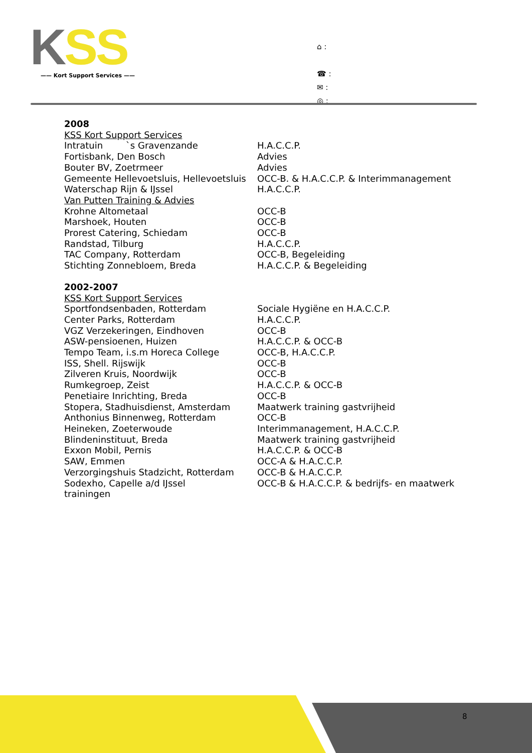KSS
—— Kort Support Services ——
⌂ :
☎ :
✉ :
◎ :
2008
KSS Kort Support Services
| Intratuin `s Gravenzande | H.A.C.C.P. |
| Fortisbank, Den Bosch | Advies |
| Bouter BV, Zoetrmeer | Advies |
| Gemeente Hellevoetsluis, Hellevoetsluis | OCC-B. & H.A.C.C.P. & Interimmanagement |
| Waterschap Rijn & IJssel | H.A.C.C.P. |
Van Putten Training & Advies
| Krohne Altometaal | OCC-B |
| Marshoek, Houten | OCC-B |
| Prorest Catering, Schiedam | OCC-B |
| Randstad, Tilburg | H.A.C.C.P. |
| TAC Company, Rotterdam | OCC-B, Begeleiding |
| Stichting Zonnebloem, Breda | H.A.C.C.P. & Begeleiding |
2002-2007
KSS Kort Support Services
| Sportfondsenbaden, Rotterdam | Sociale Hygiëne en H.A.C.C.P. |
| Center Parks, Rotterdam | H.A.C.C.P. |
| VGZ Verzekeringen, Eindhoven | OCC-B |
| ASW-pensioenen, Huizen | H.A.C.C.P. & OCC-B |
| Tempo Team, i.s.m Horeca College | OCC-B, H.A.C.C.P. |
| ISS, Shell. Rijswijk | OCC-B |
| Zilveren Kruis, Noordwijk | OCC-B |
| Rumkegroep, Zeist | H.A.C.C.P. & OCC-B |
| Penetiaire Inrichting, Breda | OCC-B |
| Stopera, Stadhuisdienst, Amsterdam | Maatwerk training gastvrijheid |
| Anthonius Binnenweg, Rotterdam | OCC-B |
| Heineken, Zoeterwoude | Interimmanagement, H.A.C.C.P. |
| Blindeninstituut, Breda | Maatwerk training gastvrijheid |
| Exxon Mobil, Pernis | H.A.C.C.P. & OCC-B |
| SAW, Emmen | OCC-A & H.A.C.C.P. |
| Verzorgingshuis Stadzicht, Rotterdam | OCC-B & H.A.C.C.P. |
| Sodexho, Capelle a/d IJssel | OCC-B & H.A.C.C.P. & bedrijfs- en maatwerk |
trainingen
8